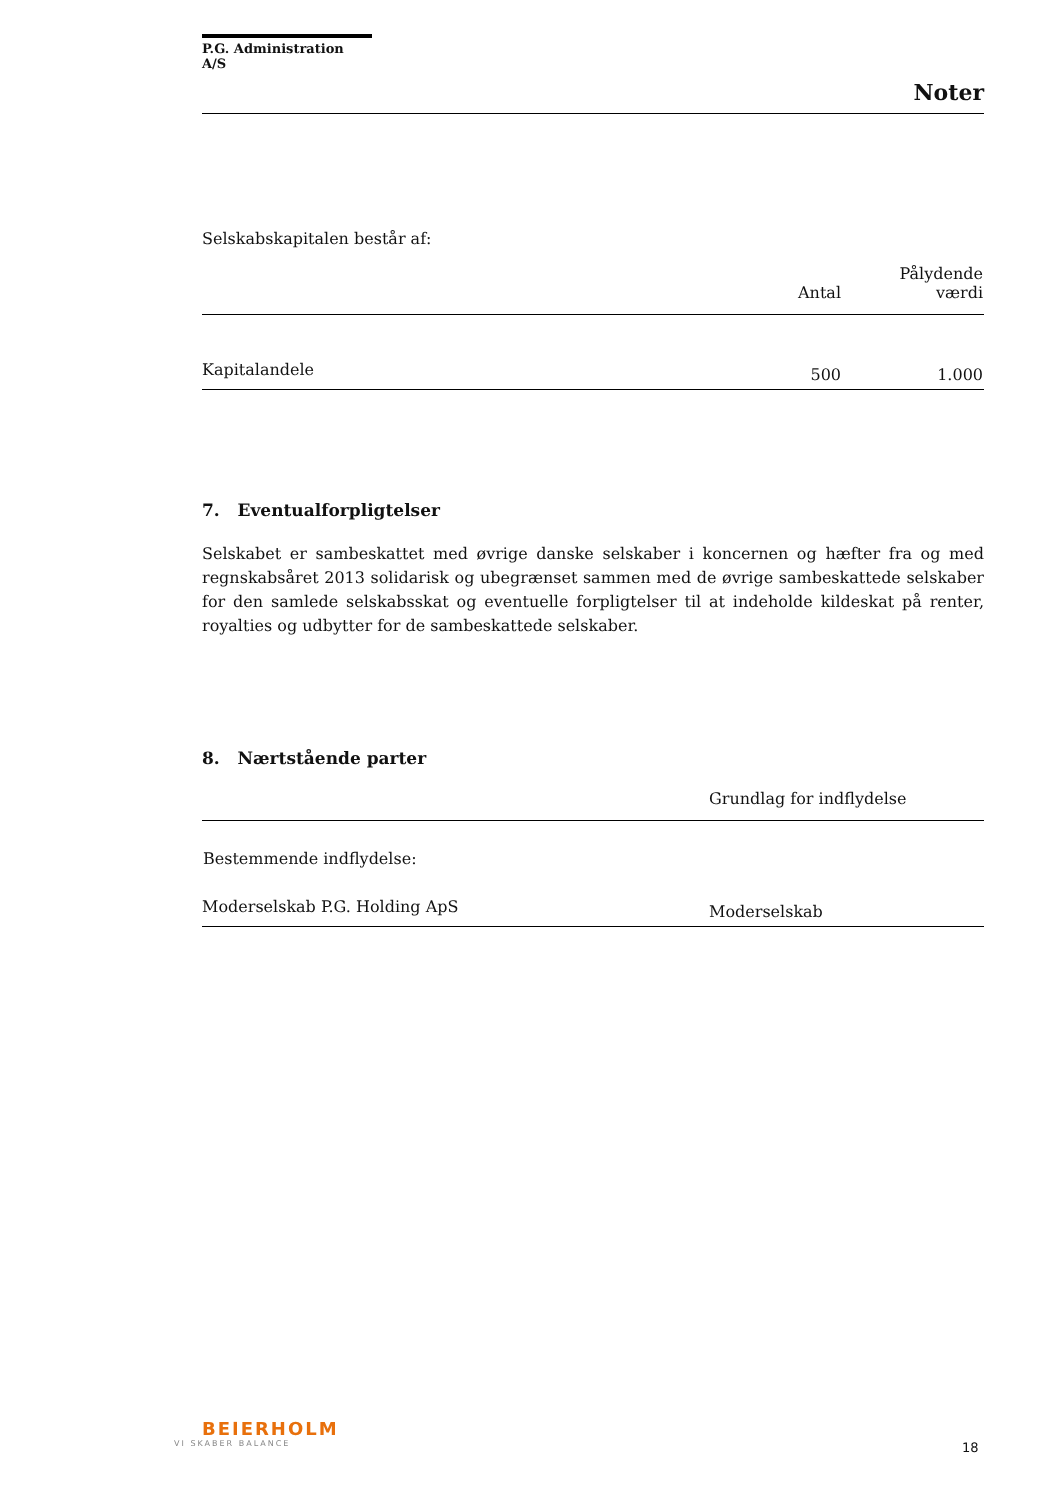P.G. Administration A/S
Noter
Selskabskapitalen består af:
| | Antal | Pålydende værdi |
| --- | --- | --- |
| Kapitalandele | 500 | 1.000 |
7. Eventualforpligtelser
Selskabet er sambeskattet med øvrige danske selskaber i koncernen og hæfter fra og med regnskabsåret 2013 solidarisk og ubegrænset sammen med de øvrige sambeskattede selskaber for den samlede selskabsskat og eventuelle forpligtelser til at indeholde kildeskat på renter, royalties og udbytter for de sambeskattede selskaber.
8. Nærtstående parter
| | Grundlag for indflydelse |
| --- | --- |
| Bestemmende indflydelse: | |
| Moderselskab P.G. Holding ApS | Moderselskab |
BEIERHOLM
VI SKABER BALANCE
18